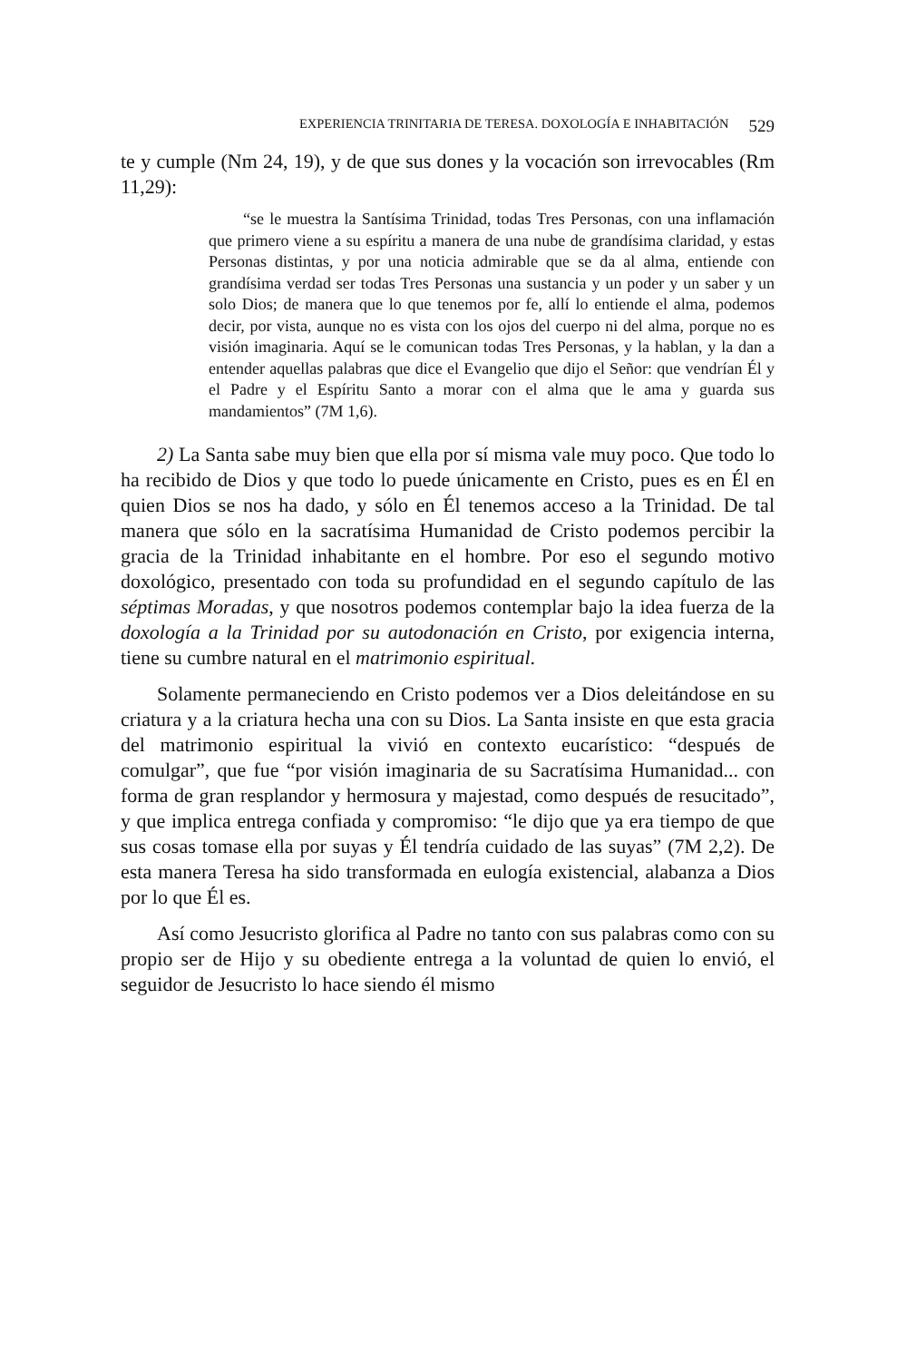EXPERIENCIA TRINITARIA DE TERESA. DOXOLOGÍA E INHABITACIÓN 529
te y cumple (Nm 24, 19), y de que sus dones y la vocación son irrevocables (Rm 11,29):
“se le muestra la Santísima Trinidad, todas Tres Personas, con una inflamación que primero viene a su espíritu a manera de una nube de grandísima claridad, y estas Personas distintas, y por una noticia admirable que se da al alma, entiende con grandísima verdad ser todas Tres Personas una sustancia y un poder y un saber y un solo Dios; de manera que lo que tenemos por fe, allí lo entiende el alma, podemos decir, por vista, aunque no es vista con los ojos del cuerpo ni del alma, porque no es visión imaginaria. Aquí se le comunican todas Tres Personas, y la hablan, y la dan a entender aquellas palabras que dice el Evangelio que dijo el Señor: que vendrían Él y el Padre y el Espíritu Santo a morar con el alma que le ama y guarda sus mandamientos” (7M 1,6).
2) La Santa sabe muy bien que ella por sí misma vale muy poco. Que todo lo ha recibido de Dios y que todo lo puede únicamente en Cristo, pues es en Él en quien Dios se nos ha dado, y sólo en Él tenemos acceso a la Trinidad. De tal manera que sólo en la sacratísima Humanidad de Cristo podemos percibir la gracia de la Trinidad inhabitante en el hombre. Por eso el segundo motivo doxológico, presentado con toda su profundidad en el segundo capítulo de las séptimas Moradas, y que nosotros podemos contemplar bajo la idea fuerza de la doxología a la Trinidad por su autodonación en Cristo, por exigencia interna, tiene su cumbre natural en el matrimonio espiritual.
Solamente permaneciendo en Cristo podemos ver a Dios deleitándose en su criatura y a la criatura hecha una con su Dios. La Santa insiste en que esta gracia del matrimonio espiritual la vivió en contexto eucarístico: “después de comulgar”, que fue “por visión imaginaria de su Sacratísima Humanidad... con forma de gran resplandor y hermosura y majestad, como después de resucitado”, y que implica entrega confiada y compromiso: “le dijo que ya era tiempo de que sus cosas tomase ella por suyas y Él tendría cuidado de las suyas” (7M 2,2). De esta manera Teresa ha sido transformada en eulogía existencial, alabanza a Dios por lo que Él es.
Así como Jesucristo glorifica al Padre no tanto con sus palabras como con su propio ser de Hijo y su obediente entrega a la voluntad de quien lo envió, el seguidor de Jesucristo lo hace siendo él mismo